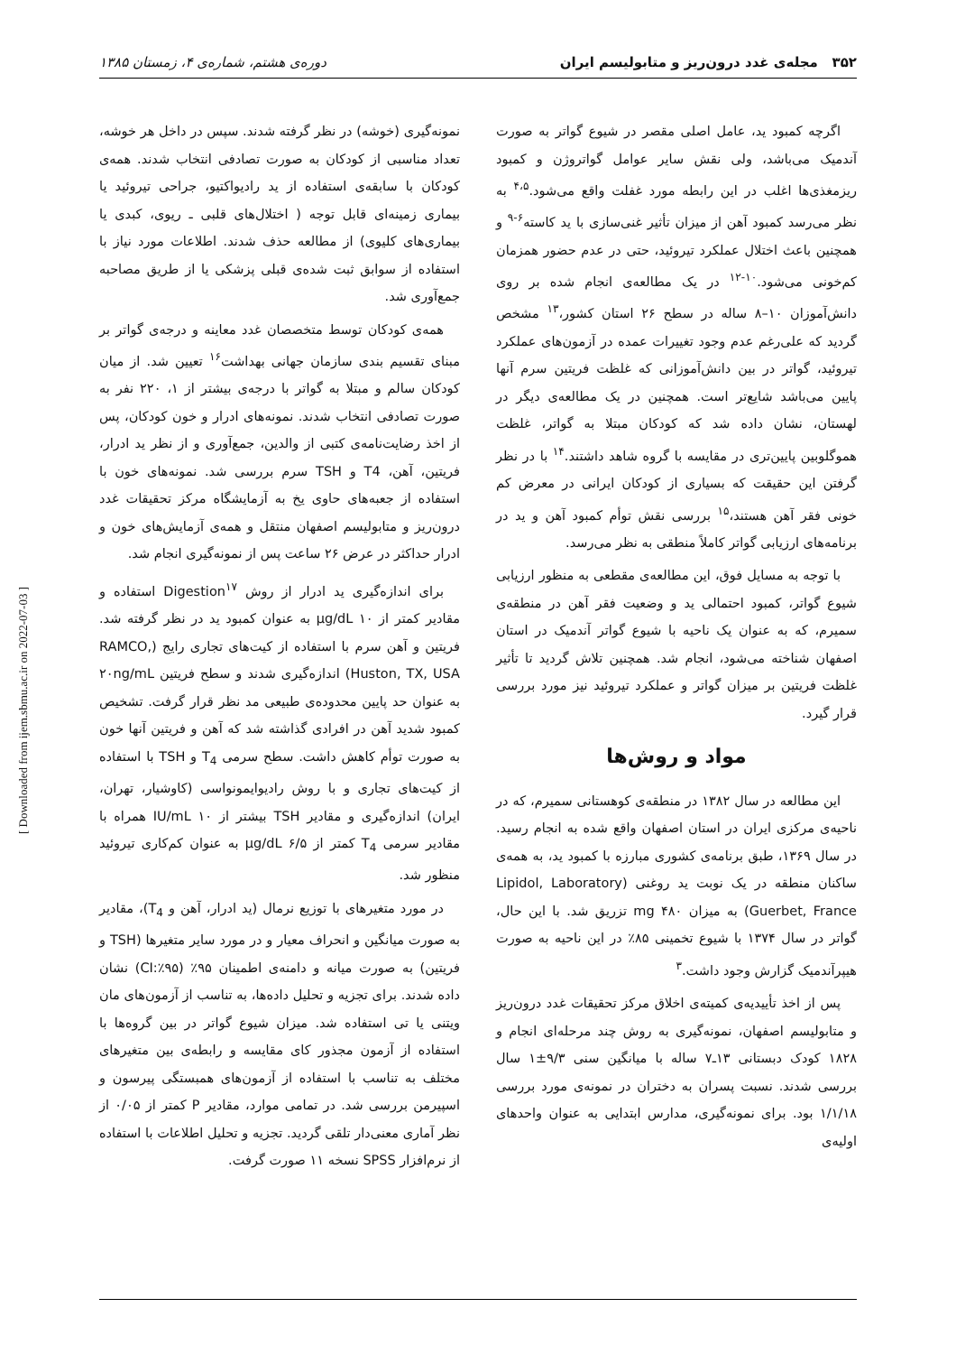۳۵۲ مجله‌ی غدد درون‌ریز و متابولیسم ایران دوره‌ی هشتم، شماره‌ی ۴، زمستان ۱۳۸۵
اگرچه کمبود ید، عامل اصلی مقصر در شیوع گواتر به صورت آندمیک می‌باشد، ولی نقش سایر عوامل گواتروژن و کمبود ریزمغذی‌ها اغلب در این رابطه مورد غفلت واقع می‌شود.<sup>۴،۵</sup> به نظر می‌رسد کمبود آهن از میزان تأثیر غنی‌سازی با ید کاسته<sup>۶-۹</sup> و همچنین باعث اختلال عملکرد تیروئید، حتی در عدم حضور همزمان کم‌خونی می‌شود.<sup>۱۰-۱۲</sup> در یک مطالعه‌ی انجام شده بر روی دانش‌آموزان ۱۰–۸ ساله در سطح ۲۶ استان کشور،<sup>۱۳</sup> مشخص گردید که علی‌رغم عدم وجود تغییرات عمده در آزمون‌های عملکرد تیروئید، گواتر در بین دانش‌آموزانی که غلظت فریتین سرم آنها پایین می‌باشد شایع‌تر است. همچنین در یک مطالعه‌ی دیگر در لهستان، نشان داده شد که کودکان مبتلا به گواتر، غلظت هموگلوبین پایین‌تری در مقایسه با گروه شاهد داشتند.<sup>۱۴</sup> با در نظر گرفتن این حقیقت که بسیاری از کودکان ایرانی در معرض کم خونی فقر آهن هستند،<sup>۱۵</sup> بررسی نقش توأم کمبود آهن و ید در برنامه‌های ارزیابی گواتر کاملاً منطقی به نظر می‌رسد.
با توجه به مسایل فوق، این مطالعه‌ی مقطعی به منظور ارزیابی شیوع گواتر، کمبود احتمالی ید و وضعیت فقر آهن در منطقه‌ی سمیرم، که به عنوان یک ناحیه با شیوع گواتر آندمیک در استان اصفهان شناخته می‌شود، انجام شد. همچنین تلاش گردید تا تأثیر غلظت فریتین بر میزان گواتر و عملکرد تیروئید نیز مورد بررسی قرار گیرد.
مواد و روش‌ها
این مطالعه در سال ۱۳۸۲ در منطقه‌ی کوهستانی سمیرم، که در ناحیه‌ی مرکزی ایران در استان اصفهان واقع شده به انجام رسید. در سال ۱۳۶۹، طبق برنامه‌ی کشوری مبارزه با کمبود ید، به همه‌ی ساکنان منطقه در یک نوبت ید روغنی (Lipidol, Laboratory Guerbet, France) به میزان ۴۸۰ mg تزریق شد. با این حال، گواتر در سال ۱۳۷۴ با شیوع تخمینی ۸۵٪ در این ناحیه به صورت هیپرآندمیک گزارش وجود داشت.<sup>۳</sup>
پس از اخذ تأییدیه‌ی کمیته‌ی اخلاق مرکز تحقیقات غدد درون‌ریز و متابولیسم اصفهان، نمونه‌گیری به روش چند مرحله‌ای انجام و ۱۸۲۸ کودک دبستانی ۱۳ـ۷ ساله با میانگین سنی ۹/۳±۱ سال بررسی شدند. نسبت پسران به دختران در نمونه‌ی مورد بررسی ۱/۱/۱۸ بود. برای نمونه‌گیری، مدارس ابتدایی به عنوان واحدهای اولیه‌ی
نمونه‌گیری (خوشه) در نظر گرفته شدند. سپس در داخل هر خوشه، تعداد مناسبی از کودکان به صورت تصادفی انتخاب شدند. همه‌ی کودکان با سابقه‌ی استفاده از ید رادیواکتیو، جراحی تیروئید یا بیماری زمینه‌ای قابل توجه ( اختلال‌های قلبی ـ ریوی، کبدی یا بیماری‌های کلیوی) از مطالعه حذف شدند. اطلاعات مورد نیاز با استفاده از سوابق ثبت شده‌ی قبلی پزشکی یا از طریق مصاحبه جمع‌آوری شد.
همه‌ی کودکان توسط متخصصان غدد معاینه و درجه‌ی گواتر بر مبنای تقسیم بندی سازمان جهانی بهداشت<sup>۱۶</sup> تعیین شد. از میان کودکان سالم و مبتلا به گواتر با درجه‌ی بیشتر از ۱، ۲۲۰ نفر به صورت تصادفی انتخاب شدند. نمونه‌های ادرار و خون کودکان، پس از اخذ رضایت‌نامه‌ی کتبی از والدین، جمع‌آوری و از نظر ید ادرار، فریتین، آهن، T4 و TSH سرم بررسی شد. نمونه‌های خون با استفاده از جعبه‌های حاوی یخ به آزمایشگاه مرکز تحقیقات غدد درون‌ریز و متابولیسم اصفهان منتقل و همه‌ی آزمایش‌های خون و ادرار حداکثر در عرض ۲۶ ساعت پس از نمونه‌گیری انجام شد.
برای اندازه‌گیری ید ادرار از روش Digestion<sup>۱۷</sup> استفاده و مقادیر کمتر از ۱۰ µg/dL به عنوان کمبود ید در نظر گرفته شد. فریتین و آهن سرم با استفاده از کیت‌های تجاری رایج (RAMCO, Huston, TX, USA) اندازه‌گیری شدند و سطح فریتین ۲۰ng/mL به عنوان حد پایین محدوده‌ی طبیعی مد نظر قرار گرفت. تشخیص کمبود شدید آهن در افرادی گذاشته شد که آهن و فریتین آنها خون به صورت توأم کاهش داشت. سطح سرمی T<sub>4</sub> و TSH با استفاده از کیت‌های تجاری و با روش رادیوایمونواسی (کاوشیار، تهران، ایران) اندازه‌گیری و مقادیر TSH بیشتر از ۱۰ IU/mL همراه با مقادیر سرمی T<sub>4</sub> کمتر از ۶/۵ µg/dL به عنوان کم‌کاری تیروئید منظور شد.
در مورد متغیرهای با توزیع نرمال (ید ادرار، آهن و T<sub>4</sub>)، مقادیر به صورت میانگین و انحراف معیار و در مورد سایر متغیرها (TSH و فریتین) به صورت میانه و دامنه‌ی اطمینان ۹۵٪ (CI:٪۹۵) نشان داده شدند. برای تجزیه و تحلیل داده‌ها، به تناسب از آزمون‌های مان ویتنی یا تی استفاده شد. میزان شیوع گواتر در بین گروه‌ها با استفاده از آزمون مجذور کای مقایسه و رابطه‌ی بین متغیرهای مختلف به تناسب با استفاده از آزمون‌های همبستگی پیرسون و اسپیرمن بررسی شد. در تمامی موارد، مقادیر P کمتر از ۰/۰۵ از نظر آماری معنی‌دار تلقی گردید. تجزیه و تحلیل اطلاعات با استفاده از نرم‌افزار SPSS نسخه ۱۱ صورت گرفت.
[ Downloaded from ijem.sbmu.ac.ir on 2022-07-03 ]